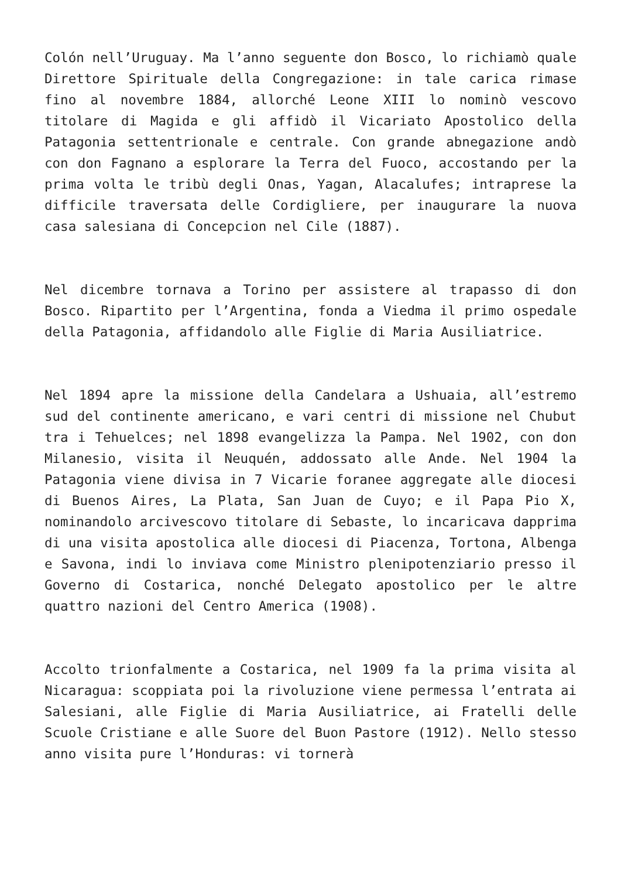Colón nell’Uruguay. Ma l’anno seguente don Bosco, lo richiamò quale Direttore Spirituale della Congregazione: in tale carica rimase fino al novembre 1884, allorché Leone XIII lo nominò vescovo titolare di Magida e gli affidò il Vicariato Apostolico della Patagonia settentrionale e centrale. Con grande abnegazione andò con don Fagnano a esplorare la Terra del Fuoco, accostando per la prima volta le tribù degli Onas, Yagan, Alacalufes; intraprese la difficile traversata delle Cordigliere, per inaugurare la nuova casa salesiana di Concepcion nel Cile (1887).
Nel dicembre tornava a Torino per assistere al trapasso di don Bosco. Ripartito per l’Argentina, fonda a Viedma il primo ospedale della Patagonia, affidandolo alle Figlie di Maria Ausiliatrice.
Nel 1894 apre la missione della Candelara a Ushuaia, all’estremo sud del continente americano, e vari centri di missione nel Chubut tra i Tehuelces; nel 1898 evangelizza la Pampa. Nel 1902, con don Milanesio, visita il Neuquén, addossato alle Ande. Nel 1904 la Patagonia viene divisa in 7 Vicarie foranee aggregate alle diocesi di Buenos Aires, La Plata, San Juan de Cuyo; e il Papa Pio X, nominandolo arcivescovo titolare di Sebaste, lo incaricava dapprima di una visita apostolica alle diocesi di Piacenza, Tortona, Albenga e Savona, indi lo inviava come Ministro plenipotenziario presso il Governo di Costarica, nonché Delegato apostolico per le altre quattro nazioni del Centro America (1908).
Accolto trionfalmente a Costarica, nel 1909 fa la prima visita al Nicaragua: scoppiata poi la rivoluzione viene permessa l’entrata ai Salesiani, alle Figlie di Maria Ausiliatrice, ai Fratelli delle Scuole Cristiane e alle Suore del Buon Pastore (1912). Nello stesso anno visita pure l’Honduras: vi tornerà